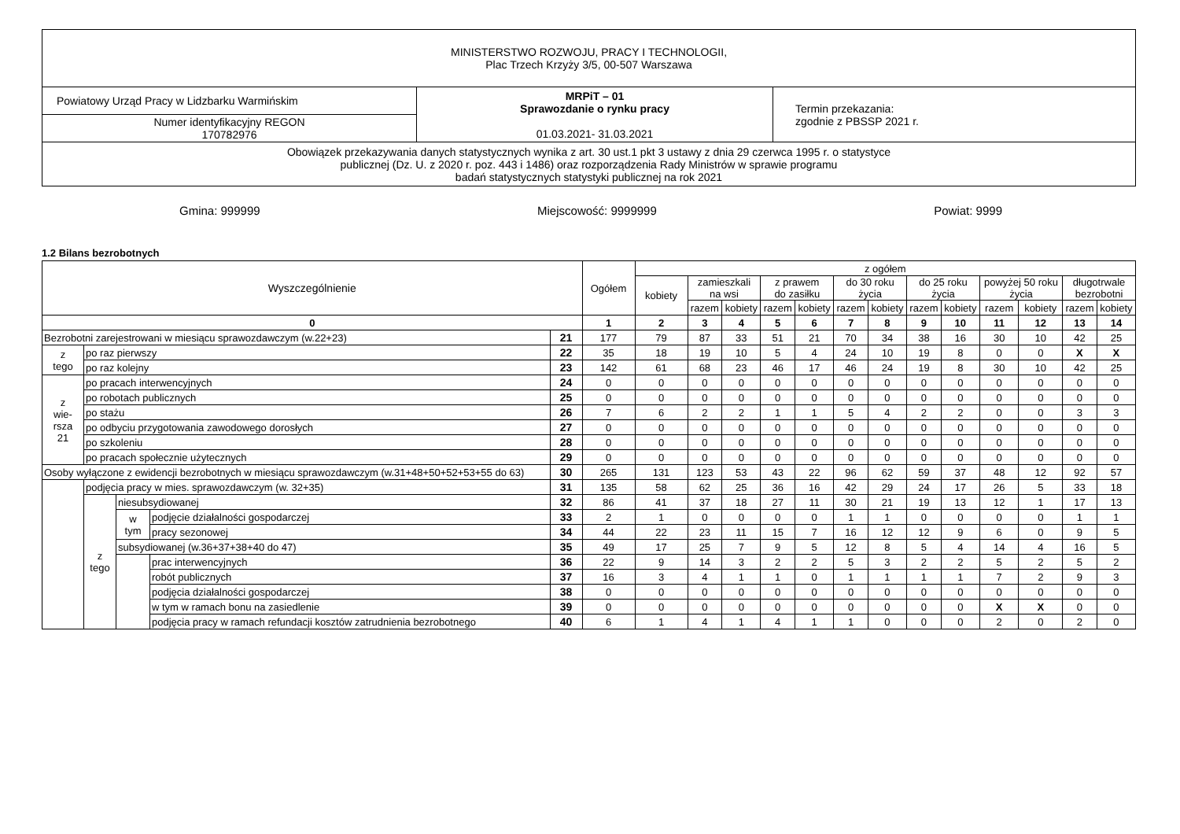| MINISTERSTWO ROZWOJU, PRACY I TECHNOLOGII, Plac Trzech Krzyży 3/5, 00-507 Warszawa | | |
| Powiatowy Urząd Pracy w Lidzbarku Warmińskim | MRPiT – 01 Sprawozdanie o rynku pracy 01.03.2021- 31.03.2021 | Termin przekazania: zgodnie z PBSSP 2021 r. |
| Numer identyfikacyjny REGON 170782976 | | |
| Obowiązek przekazywania danych statystycznych wynika z art. 30 ust.1 pkt 3 ustawy z dnia 29 czerwca 1995 r. o statystyce publicznej (Dz. U. z 2020 r. poz. 443 i 1486) oraz rozporządzenia Rady Ministrów w sprawie programu badań statystycznych statystyki publicznej na rok 2021 | | |
Gmina: 999999 Miejscowość: 9999999 Powiat: 9999
1.2 Bilans bezrobotnych
| Wyszczególnienie | | | | | Ogółem | z ogółem | | | | | | | | | | | | |
| | | | | | | kobiety | zamieszkali na wsi | | z prawem do zasiłku | | do 30 roku życia | | do 25 roku życia | | powyżej 50 roku życia | | długotrwale bezrobotni | |
| | | | | | | | razem | kobiety | razem | kobiety | razem | kobiety | razem | kobiety | razem | kobiety | razem | kobiety |
| 0 | | | | | 1 | 2 | 3 | 4 | 5 | 6 | 7 | 8 | 9 | 10 | 11 | 12 | 13 | 14 |
| Bezrobotni zarejestrowani w miesiącu sprawozdawczym (w.22+23) | | | | 21 | 177 | 79 | 87 | 33 | 51 | 21 | 70 | 34 | 38 | 16 | 30 | 10 | 42 | 25 |
| z tego | po raz pierwszy | | | 22 | 35 | 18 | 19 | 10 | 5 | 4 | 24 | 10 | 19 | 8 | 0 | 0 | X | X |
| | po raz kolejny | | | 23 | 142 | 61 | 68 | 23 | 46 | 17 | 46 | 24 | 19 | 8 | 30 | 10 | 42 | 25 |
| z wie- rsza 21 | po pracach interwencyjnych | | | 24 | 0 | 0 | 0 | 0 | 0 | 0 | 0 | 0 | 0 | 0 | 0 | 0 | 0 | 0 |
| | po robotach publicznych | | | 25 | 0 | 0 | 0 | 0 | 0 | 0 | 0 | 0 | 0 | 0 | 0 | 0 | 0 | 0 |
| | po stażu | | | 26 | 7 | 6 | 2 | 2 | 1 | 1 | 5 | 4 | 2 | 2 | 0 | 0 | 3 | 3 |
| | po odbyciu przygotowania zawodowego dorosłych | | | 27 | 0 | 0 | 0 | 0 | 0 | 0 | 0 | 0 | 0 | 0 | 0 | 0 | 0 | 0 |
| | po szkoleniu | | | 28 | 0 | 0 | 0 | 0 | 0 | 0 | 0 | 0 | 0 | 0 | 0 | 0 | 0 | 0 |
| | po pracach społecznie użytecznych | | | 29 | 0 | 0 | 0 | 0 | 0 | 0 | 0 | 0 | 0 | 0 | 0 | 0 | 0 | 0 |
| Osoby wyłączone z ewidencji bezrobotnych w miesiącu sprawozdawczym (w.31+48+50+52+53+55 do 63) | | | | 30 | 265 | 131 | 123 | 53 | 43 | 22 | 96 | 62 | 59 | 37 | 48 | 12 | 92 | 57 |
| | podjęcia pracy w mies. sprawozdawczym (w. 32+35) | | | 31 | 135 | 58 | 62 | 25 | 36 | 16 | 42 | 29 | 24 | 17 | 26 | 5 | 33 | 18 |
| | z tego | niesubsydiowanej | | 32 | 86 | 41 | 37 | 18 | 27 | 11 | 30 | 21 | 19 | 13 | 12 | 1 | 17 | 13 |
| | | w tym | podjęcie działalności gospodarczej | 33 | 2 | 1 | 0 | 0 | 0 | 0 | 1 | 1 | 0 | 0 | 0 | 0 | 1 | 1 |
| | | | pracy sezonowej | 34 | 44 | 22 | 23 | 11 | 15 | 7 | 16 | 12 | 12 | 9 | 6 | 0 | 9 | 5 |
| | | subsydiowanej (w.36+37+38+40 do 47) | | 35 | 49 | 17 | 25 | 7 | 9 | 5 | 12 | 8 | 5 | 4 | 14 | 4 | 16 | 5 |
| | | | prac interwencyjnych | 36 | 22 | 9 | 14 | 3 | 2 | 2 | 5 | 3 | 2 | 2 | 5 | 2 | 5 | 2 |
| | | | robót publicznych | 37 | 16 | 3 | 4 | 1 | 1 | 0 | 1 | 1 | 1 | 1 | 7 | 2 | 9 | 3 |
| | | | podjęcia działalności gospodarczej | 38 | 0 | 0 | 0 | 0 | 0 | 0 | 0 | 0 | 0 | 0 | 0 | 0 | 0 | 0 |
| | | | w tym w ramach bonu na zasiedlenie | 39 | 0 | 0 | 0 | 0 | 0 | 0 | 0 | 0 | 0 | 0 | X | X | 0 | 0 |
| | | | podjęcia pracy w ramach refundacji kosztów zatrudnienia bezrobotnego | 40 | 6 | 1 | 4 | 1 | 4 | 1 | 1 | 0 | 0 | 0 | 2 | 0 | 2 | 0 |